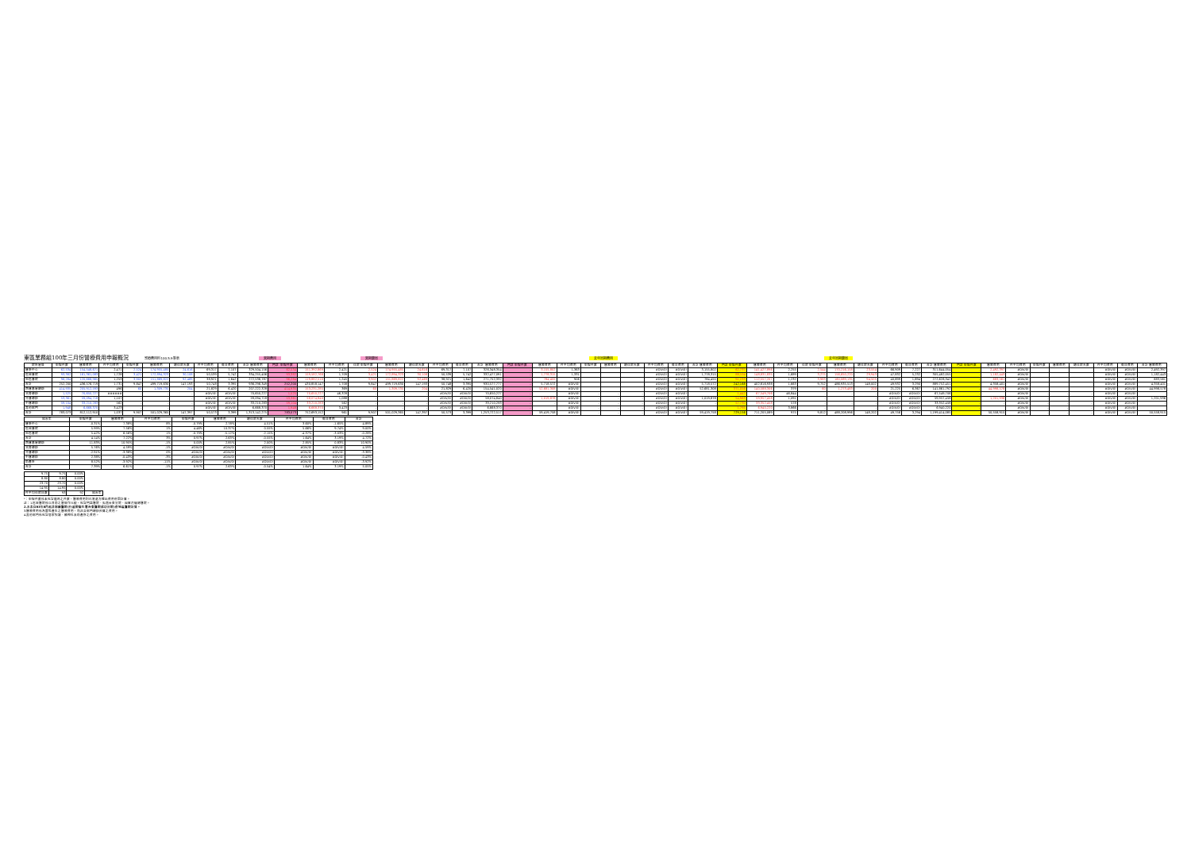東區業務組100年三月份醫療費用申報概況
醫療費用料100.5.9製表 當期費用 當期藥局 去年同期費用 去年同期藥局
| 院所層級 | 申報件數 | 醫療費用 | 件平均費用 | 申報件數 | 醫療費用 | 總住院天數 | 件平均費用 | 每日費用 | 合計 醫療費用 | 門診 申報件數 | 醫療費用 | 件平均費用 | 住院 申報件數 | 醫療費用 | 總住院天數 | 件平均費用 | 每日費用 | 合計 醫療費用 | 門診 申報件數 | 醫療費用 | 件平均費用 | 申報件數 | 醫療費用 | 總住院天數 | 件平均費用 | 每日費用 | 合計 醫療費用 | 門診 申報件數 | 醫療費用 | 件平均費用 | 住院 申報件數 | 醫療費用 | 總住院天數 | 件平均費用 | 每日費用 | 合計 醫療費用 | 門診 申報件數 | 醫療費用 | 件平均費用 | 申報件數 | 醫療費用 | 總住院天數 | 件平均費用 | 每日費用 | 合計 醫療費用 |
| --- | --- | --- | --- | --- | --- | --- | --- | --- | --- | --- | --- | --- | --- | --- | --- | --- | --- | --- | --- | --- | --- | --- | --- | --- | --- | --- | --- | --- | --- | --- | --- | --- | --- | --- | --- | --- | --- | --- | --- | --- | --- | --- | --- | --- | --- |
| 醫學中心 | 62,534 | 154,548,671 | 2,471 | 2,524 | 174,955,485 | 24,616 | 69,317 | 7,107 | 329,504,156 | 62,534 | 151,392,869 | 2,421 | 2,524 | 174,955,485 | 24,616 | 69,317 | 7,107 | 326,348,354 | - | 3,155,802 | 1,363 | | | | #DIV/0! | #DIV/0! | 3,155,802 | 62,737 | 141,427,896 | 2,255 | 2,544 | 170,216,158 | 23,554 | 66,909 | 7,227 | 311,644,054 | - | 2,492,397 | #DIV/0! | | | | #DIV/0! | #DIV/0! | 2,492,397 |
| 區域醫院 | 93,382 | 161,361,083 | 1,728 | 3,421 | 172,894,323 | 30,108 | 50,539 | 5,742 | 334,255,406 | 93,382 | 159,582,768 | 1,709 | 3,421 | 172,894,323 | 30,108 | 50,539 | 5,742 | 332,477,091 | - | 1,778,315 | 1,331 | | | | #DIV/0! | #DIV/0! | 1,778,315 | 88,104 | 148,831,835 | 1,689 | 3,275 | 156,650,220 | 29,943 | 47,832 | 5,232 | 305,482,055 | - | 1,182,443 | #DIV/0! | | | | #DIV/0! | #DIV/0! | 1,182,443 |
| 地區醫院 | 96,284 | 120,666,965 | 1,253 | 3,902 | 151,869,822 | 92,469 | 38,921 | 1,642 | 272,536,787 | 96,284 | 119,882,510 | 1,245 | 3,902 | 151,869,822 | 92,469 | 38,921 | 1,642 | 271,752,332 | - | 784,455 | 906 | | | | #DIV/0! | #DIV/0! | 784,455 | 91,233 | 112,557,207 | 1,232 | 3,983 | 160,069,135 | 94,505 | 40,699 | 1,694 | 272,626,342 | - | 683,561 | #DIV/0! | | | | #DIV/0! | #DIV/0! | 683,561 |
| 合計 | 252,200 | 436,576,719 | 1,731 | 9,847 | 499,719,630 | 147,193 | 50,748 | 3,395 | 936,296,349 | 252,200 | 430,858,147 | 1,708 | 9,847 | 499,719,630 | 147,193 | 50,748 | 3,395 | 930,577,777 | - | 5,718,572 | #DIV/0! | | | | #DIV/0! | #DIV/0! | 5,718,572 | 242,168 | 402,816,938 | 1,663 | 9,752 | 486,935,513 | 148,002 | 49,932 | 3,290 | 889,752,451 | - | 4,358,401 | #DIV/0! | | | | #DIV/0! | #DIV/0! | 4,358,401 |
| 西醫基層總額 | 414,935 | 205,912,593 | 496 | 60 | 1,309,735 | 204 | 21,829 | 6,420 | 207,222,328 | 414,935 | 153,231,285 | 369 | 60 | 1,309,735 | 204 | 21,829 | 6,420 | 154,541,020 | - | 52,681,308 | #DIV/0! | | | | #DIV/0! | #DIV/0! | 52,681,308 | 371,056 | 140,588,306 | 379 | 60 | 1,273,483 | 200 | 21,225 | 6,367 | 141,861,792 | - | 44,998,578 | #DIV/0! | | | | #DIV/0! | #DIV/0! | 44,998,578 |
| 洗腎總額 | 1,525 | 70,650,227 | ###### | - | - | - | #DIV/0! | #DIV/0! | 70,650,227 | 1,525 | 70,650,227 | 46,328 | - | - | - | #DIV/0! | #DIV/0! | 70,650,227 | - | | #DIV/0! | - | - | - | #DIV/0! | #DIV/0! | | 1,442 | 67,549,706 | 46,844 | - | - | - | #DIV/0! | #DIV/0! | 67,549,706 | - | | #DIV/0! | - | - | - | #DIV/0! | #DIV/0! | |
| 牙醫總額 | 53,361 | 59,094,718 | 1,107 | - | - | - | #DIV/0! | #DIV/0! | 59,094,718 | 53,361 | 58,074,840 | 1,088 | - | - | - | #DIV/0! | #DIV/0! | 58,074,840 | - | 1,019,878 | #DIV/0! | - | - | - | #DIV/0! | #DIV/0! | 1,019,878 | 54,963 | 59,957,458 | 1,091 | - | - | - | #DIV/0! | #DIV/0! | 59,957,458 | - | 1,201,936 | #DIV/0! | - | - | - | #DIV/0! | #DIV/0! | 1,201,936 |
| 中醫總額 | 59,104 | 33,210,283 | 562 | - | - | - | #DIV/0! | #DIV/0! | 33,210,283 | 59,104 | 33,210,283 | 562 | - | - | - | #DIV/0! | #DIV/0! | 33,210,283 | - | - | #DIV/0! | - | - | - | #DIV/0! | #DIV/0! | - | 57,730 | 33,352,458 | 578 | - | - | - | #DIV/0! | #DIV/0! | 33,352,458 | - | - | #DIV/0! | - | - | - | #DIV/0! | #DIV/0! | - |
| 其他部門 | 1,948 | 6,668,370 | 3,423 | - | - | - | #DIV/0! | #DIV/0! | 6,668,370 | 1,948 | 6,668,370 | 3,423 | - | - | - | #DIV/0! | #DIV/0! | 6,668,370 | - | | #DIV/0! | - | - | - | #DIV/0! | #DIV/0! | | 1,795 | 6,940,220 | 3,866 | - | - | - | #DIV/0! | #DIV/0! | 6,940,220 | - | | #DIV/0! | - | - | - | #DIV/0! | #DIV/0! | |
| 合計 | 783,073 | 812,112,910 | 1,037 | 9,907 | 501,029,365 | 147,397 | 50,573 | 3,399 | 1,313,142,275 | 783,073 | 752,693,152 | 961 | 9,907 | 501,029,365 | 147,397 | 50,573 | 3,399 | 1,253,722,517 | - | 59,419,758 | #DIV/0! | - | - | - | #DIV/0! | #DIV/0! | 59,419,758 | 729,156 | 711,205,089 | 975 | 9,812 | 488,208,996 | 148,202 | 49,756 | 3,294 | 1,199,414,085 | - | 50,558,915 | #DIV/0! | - | - | - | #DIV/0! | #DIV/0! | 50,558,915 |
| 成長率 | 申報件數 | 醫療費用 | 件平均費用 | 申報件數 | 醫療費用 | 總住院天數 | 件平均費用 | 每日費用 | 合計 |
| --- | --- | --- | --- | --- | --- | --- | --- | --- | --- |
| 醫學中心 | -0.31% | 7.38% | 8% | -0.79% | 2.78% | 4.51% | 3.60% | -1.65% | 4.89% |
| 區域醫院 | 5.99% | 7.56% | 1% | 4.46% | 10.37% | 0.55% | 5.66% | 9.74% | 9.00% |
| 地區醫院 | 5.42% | 6.56% | 1% | -0.79% | -5.12% | -2.15% | -4.37% | -3.03% | -0.28% |
| 合計 | 4.14% | 7.22% | 3% | 0.97% | 2.63% | -0.55% | 1.64% | 3.19% | 4.72% |
| 西醫基層總額 | 11.83% | 10.95% | -1% | 0.00% | 2.85% | 2.00% | 2.85% | 0.83% | 10.90% |
| 洗腎總額 | 5.76% | 4.59% | -1% | #DIV/0! | #DIV/0! | #DIV/0! | #DIV/0! | #DIV/0! | 4.59% |
| 牙醫總額 | -2.91% | -3.38% | 0% | #DIV/0! | #DIV/0! | #DIV/0! | #DIV/0! | #DIV/0! | -3.38% |
| 中醫總額 | 2.38% | -0.43% | -3% | #DIV/0! | #DIV/0! | #DIV/0! | #DIV/0! | #DIV/0! | -0.43% |
| 助產所 | 8.52% | -3.92% | -11% | #DIV/0! | #DIV/0! | #DIV/0! | #DIV/0! | #DIV/0! | -3.92% |
| 合計 | 7.39% | 6.61% | -1% | 0.97% | 2.63% | -0.54% | 1.64% | 3.19% | 5.05% |
| 9.75 | 9.75 | 0.00% | |
| 8.80 | 8.80 | 0.00% | |
| 23.70 | 23.70 | 0.00% | |
| 14.95 | 14.95 | 0.00% | |
| 件平均住院日數 | 93 | 92 | 成長率 |
*：申報件數係未包含藥局之件數，醫療費用則已將處方釋出費用併回計算。
註：1.區域醫院係以目前之層級作比較，包含門諾醫院、馬偕台東分院、國軍花蓮總醫院。
2.本表自93年8月起非部屬醫院(行政院衛生署台東醫院成功分院)併地區醫院計算。
3.醫療費用係為實際產生之醫療費用，而非各部門總額預算之費用。
4.其他部門係包含居家照護、精神科及助產所之費用。